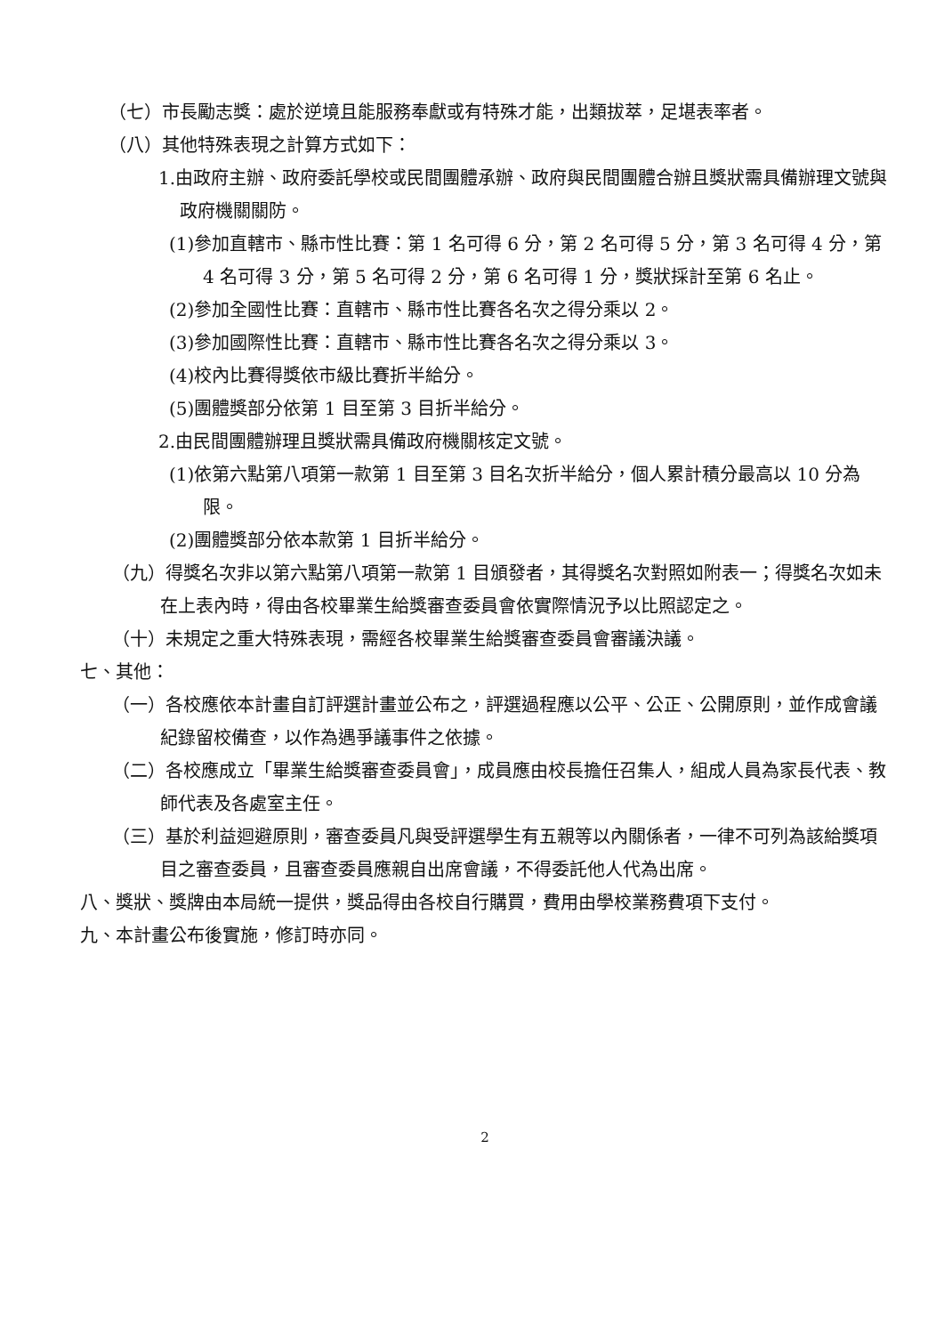（七）市長勵志獎：處於逆境且能服務奉獻或有特殊才能，出類拔萃，足堪表率者。
（八）其他特殊表現之計算方式如下：
1.由政府主辦、政府委託學校或民間團體承辦、政府與民間團體合辦且獎狀需具備辦理文號與政府機關關防。
(1)參加直轄市、縣市性比賽：第 1 名可得 6 分，第 2 名可得 5 分，第 3 名可得 4 分，第 4 名可得 3 分，第 5 名可得 2 分，第 6 名可得 1 分，獎狀採計至第 6 名止。
(2)參加全國性比賽：直轄市、縣市性比賽各名次之得分乘以 2。
(3)參加國際性比賽：直轄市、縣市性比賽各名次之得分乘以 3。
(4)校內比賽得獎依市級比賽折半給分。
(5)團體獎部分依第 1 目至第 3 目折半給分。
2.由民間團體辦理且獎狀需具備政府機關核定文號。
(1)依第六點第八項第一款第 1 目至第 3 目名次折半給分，個人累計積分最高以 10 分為限。
(2)團體獎部分依本款第 1 目折半給分。
（九）得獎名次非以第六點第八項第一款第 1 目頒發者，其得獎名次對照如附表一；得獎名次如未在上表內時，得由各校畢業生給獎審查委員會依實際情況予以比照認定之。
（十）未規定之重大特殊表現，需經各校畢業生給獎審查委員會審議決議。
七、其他：
（一）各校應依本計畫自訂評選計畫並公布之，評選過程應以公平、公正、公開原則，並作成會議紀錄留校備查，以作為遇爭議事件之依據。
（二）各校應成立「畢業生給獎審查委員會」，成員應由校長擔任召集人，組成人員為家長代表、教師代表及各處室主任。
（三）基於利益迴避原則，審查委員凡與受評選學生有五親等以內關係者，一律不可列為該給獎項目之審查委員，且審查委員應親自出席會議，不得委託他人代為出席。
八、獎狀、獎牌由本局統一提供，獎品得由各校自行購買，費用由學校業務費項下支付。
九、本計畫公布後實施，修訂時亦同。
2